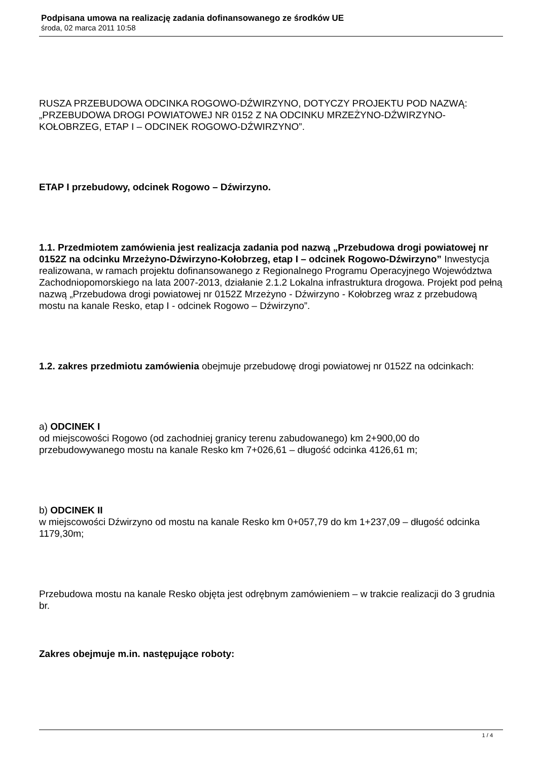Podpisana umowa na realizację zadania dofinansowanego ze środków UE
środa, 02 marca 2011 10:58
RUSZA PRZEBUDOWA ODCINKA ROGOWO-DŹWIRZYNO, DOTYCZY PROJEKTU POD NAZWĄ: „PRZEBUDOWA DROGI POWIATOWEJ NR 0152 Z NA ODCINKU MRZEŻYNO-DŹWIRZYNO-KOŁOBRZEG, ETAP I – ODCINEK ROGOWO-DŹWIRZYNO”.
ETAP I przebudowy, odcinek Rogowo – Dźwirzyno.
1.1. Przedmiotem zamówienia jest realizacja zadania pod nazwą „Przebudowa drogi powiatowej nr 0152Z na odcinku Mrzeżyno-Dźwirzyno-Kołobrzeg, etap I – odcinek Rogowo-Dźwirzyno” Inwestycja realizowana, w ramach projektu dofinansowanego z Regionalnego Programu Operacyjnego Województwa Zachodniopomorskiego na lata 2007-2013, działanie 2.1.2 Lokalna infrastruktura drogowa. Projekt pod pełną nazwą „Przebudowa drogi powiatowej nr 0152Z Mrzeżyno - Dźwirzyno - Kołobrzeg wraz z przebudową mostu na kanale Resko, etap I - odcinek Rogowo – Dźwirzyno”.
1.2. zakres przedmiotu zamówienia obejmuje przebudowę drogi powiatowej nr 0152Z na odcinkach:
a) ODCINEK I
od miejscowości Rogowo (od zachodniej granicy terenu zabudowanego) km 2+900,00 do przebudowywanego mostu na kanale Resko km 7+026,61 – długość odcinka 4126,61 m;
b) ODCINEK II
w miejscowości Dźwirzyno od mostu na kanale Resko km 0+057,79 do km 1+237,09 – długość odcinka 1179,30m;
Przebudowa mostu na kanale Resko objęta jest odrębnym zamówieniem – w trakcie realizacji do 3 grudnia br.
Zakres obejmuje m.in. następujące roboty:
1 / 4